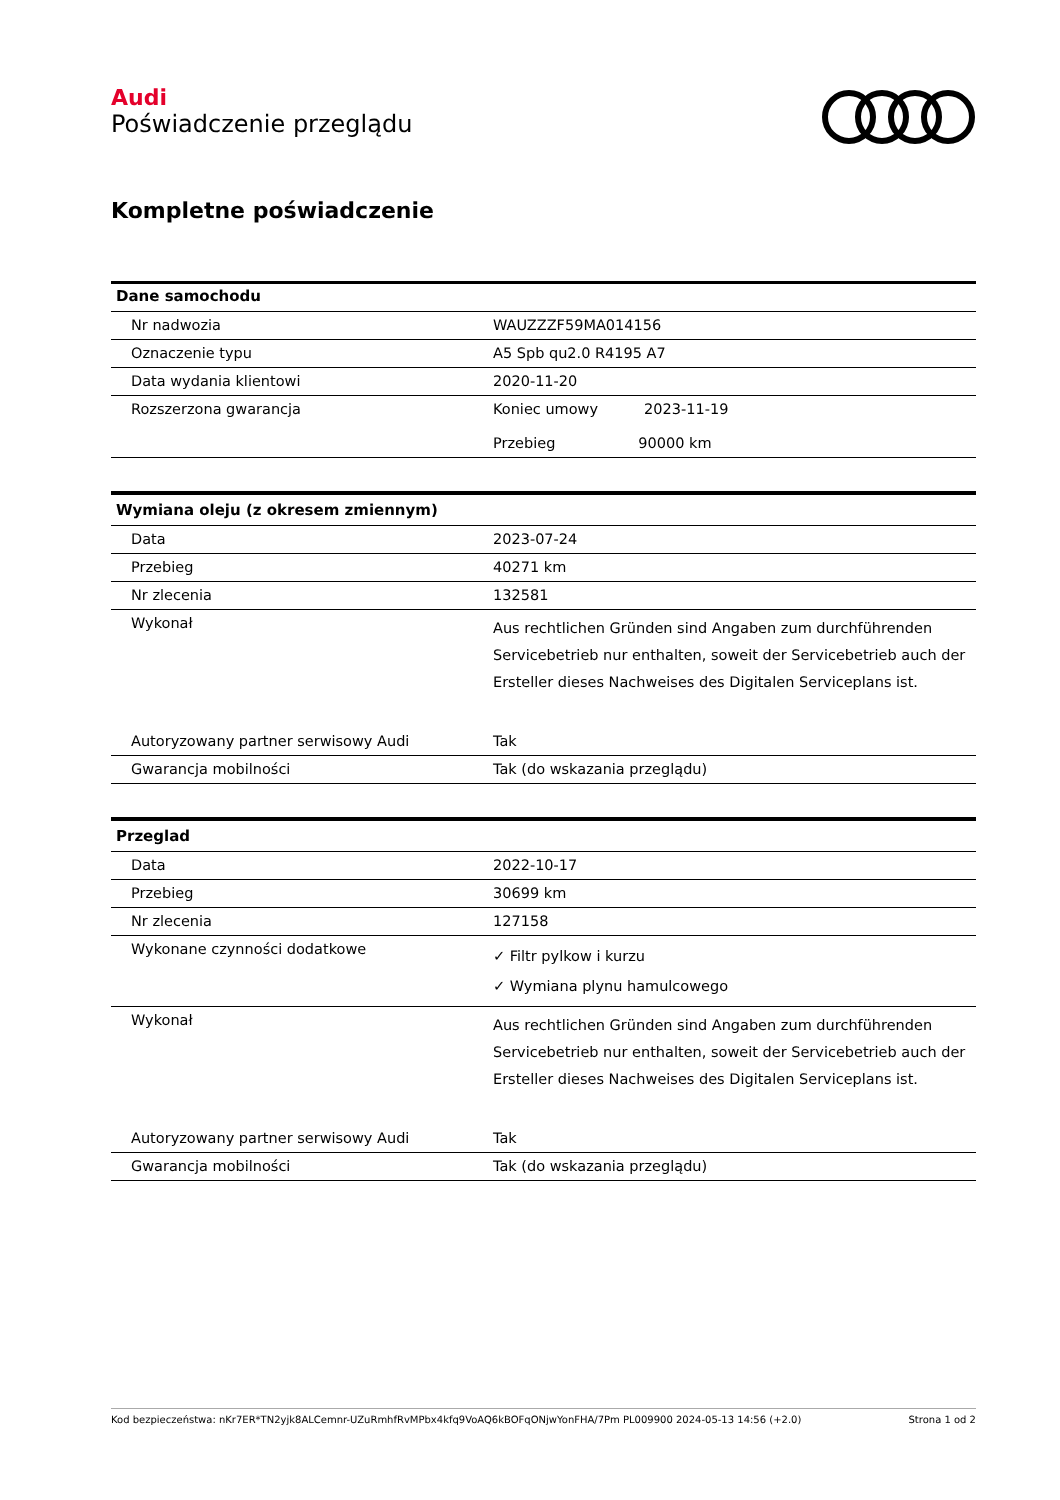Audi
Poświadczenie przeglądu
Kompletne poświadczenie
| Dane samochodu | |
| --- | --- |
| Nr nadwozia | WAUZZZF59MA014156 |
| Oznaczenie typu | A5 Spb qu2.0 R4195 A7 |
| Data wydania klientowi | 2020-11-20 |
| Rozszerzona gwarancja | Koniec umowy 2023-11-19 Przebieg 90000 km |
| Wymiana oleju (z okresem zmiennym) | |
| --- | --- |
| Data | 2023-07-24 |
| Przebieg | 40271 km |
| Nr zlecenia | 132581 |
| Wykonał | Aus rechtlichen Gründen sind Angaben zum durchführenden Servicebetrieb nur enthalten, soweit der Servicebetrieb auch der Ersteller dieses Nachweises des Digitalen Serviceplans ist. |
| Autoryzowany partner serwisowy Audi | Tak |
| Gwarancja mobilności | Tak (do wskazania przeglądu) |
| Przeglad | |
| --- | --- |
| Data | 2022-10-17 |
| Przebieg | 30699 km |
| Nr zlecenia | 127158 |
| Wykonane czynności dodatkowe | ✓ Filtr pylkow i kurzu ✓ Wymiana plynu hamulcowego |
| Wykonał | Aus rechtlichen Gründen sind Angaben zum durchführenden Servicebetrieb nur enthalten, soweit der Servicebetrieb auch der Ersteller dieses Nachweises des Digitalen Serviceplans ist. |
| Autoryzowany partner serwisowy Audi | Tak |
| Gwarancja mobilności | Tak (do wskazania przeglądu) |
Kod bezpieczeństwa: nKr7ER*TN2yjk8ALCemnr-UZuRmhfRvMPbx4kfq9VoAQ6kBOFqONjwYonFHA/7Pm PL009900 2024-05-13 14:56 (+2.0) Strona 1 od 2